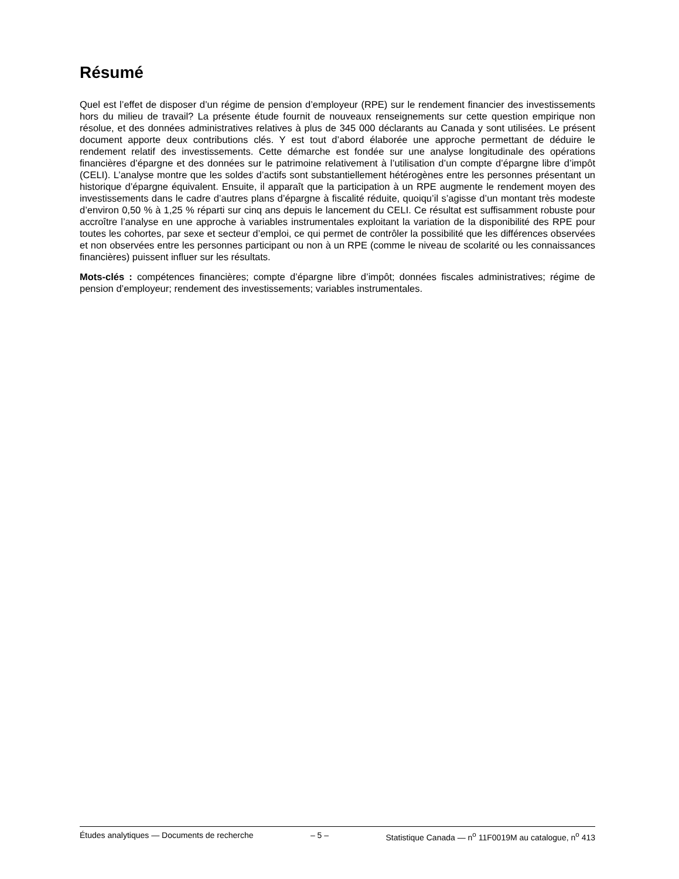Résumé
Quel est l’effet de disposer d’un régime de pension d’employeur (RPE) sur le rendement financier des investissements hors du milieu de travail? La présente étude fournit de nouveaux renseignements sur cette question empirique non résolue, et des données administratives relatives à plus de 345 000 déclarants au Canada y sont utilisées. Le présent document apporte deux contributions clés. Y est tout d’abord élaborée une approche permettant de déduire le rendement relatif des investissements. Cette démarche est fondée sur une analyse longitudinale des opérations financières d’épargne et des données sur le patrimoine relativement à l’utilisation d’un compte d’épargne libre d’impôt (CELI). L’analyse montre que les soldes d’actifs sont substantiellement hétérogènes entre les personnes présentant un historique d’épargne équivalent. Ensuite, il apparaît que la participation à un RPE augmente le rendement moyen des investissements dans le cadre d’autres plans d’épargne à fiscalité réduite, quoiqu’il s’agisse d’un montant très modeste d’environ 0,50 % à 1,25 % réparti sur cinq ans depuis le lancement du CELI. Ce résultat est suffisamment robuste pour accroître l’analyse en une approche à variables instrumentales exploitant la variation de la disponibilité des RPE pour toutes les cohortes, par sexe et secteur d’emploi, ce qui permet de contrôler la possibilité que les différences observées et non observées entre les personnes participant ou non à un RPE (comme le niveau de scolarité ou les connaissances financières) puissent influer sur les résultats.
Mots-clés : compétences financières; compte d’épargne libre d’impôt; données fiscales administratives; régime de pension d’employeur; rendement des investissements; variables instrumentales.
Études analytiques — Documents de recherche – 5 – Statistique Canada — n<sup>o</sup> 11F0019M au catalogue, n<sup>o</sup> 413